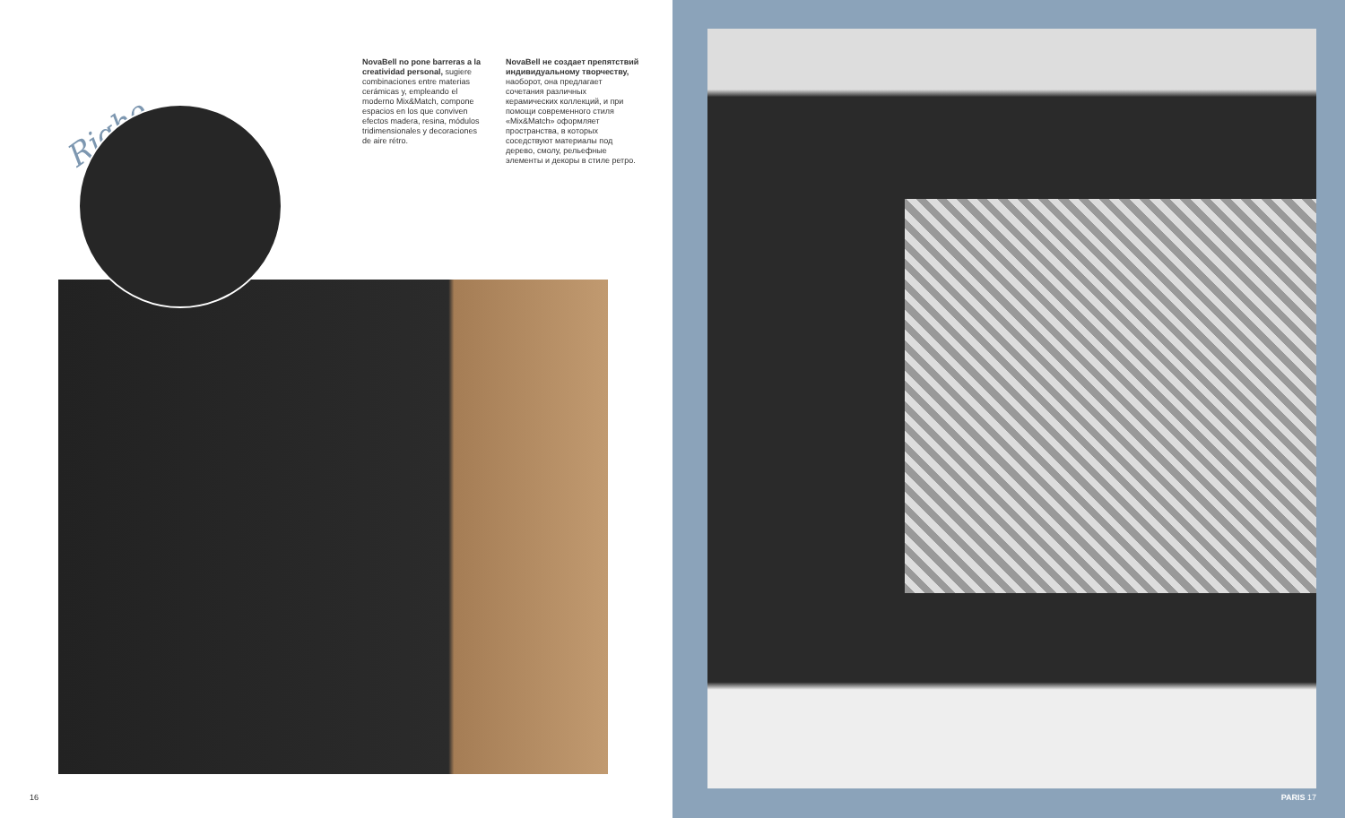Righe
NovaBell no pone barreras a la creatividad personal, sugiere combinaciones entre materias cerámicas y, empleando el moderno Mix&Match, compone espacios en los que conviven efectos madera, resina, módulos tridimensionales y decoraciones de aire rétro.
NovaBell не создает препятствий индивидуальному творчеству, наоборот, она предлагает сочетания различных керамических коллекций, и при помощи современного стиля «Mix&Match» оформляет пространства, в которых соседствуют материалы под дерево, смолу, рельефные элементы и декоры в стиле ретро.
16
PARIS 17